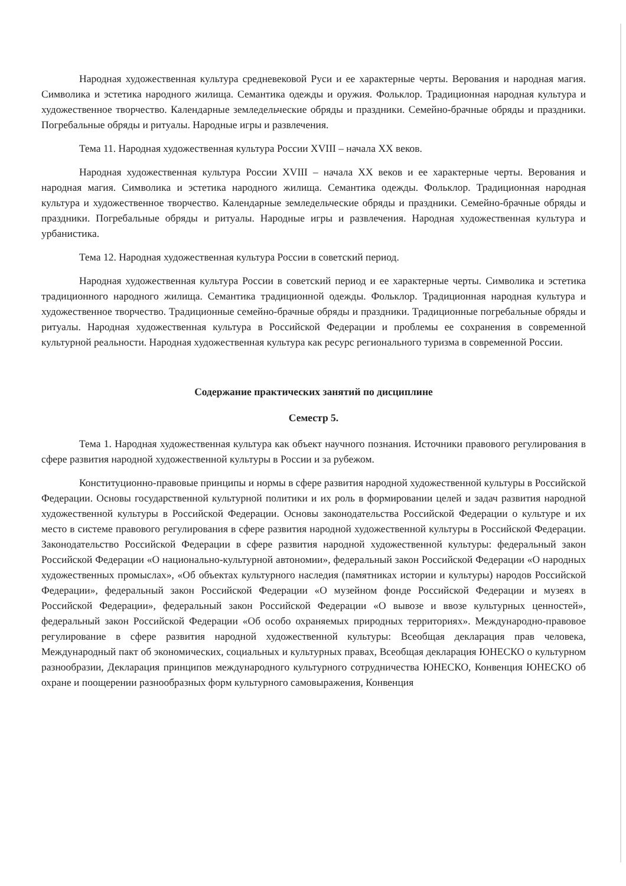Народная художественная культура средневековой Руси и ее характерные черты. Верования и народная магия. Символика и эстетика народного жилища. Семантика одежды и оружия. Фольклор. Традиционная народная культура и художественное творчество. Календарные земледельческие обряды и праздники. Семейно-брачные обряды и праздники. Погребальные обряды и ритуалы. Народные игры и развлечения.
Тема 11. Народная художественная культура России XVIII – начала XX веков.
Народная художественная культура России XVIII – начала XX веков и ее характерные черты. Верования и народная магия. Символика и эстетика народного жилища. Семантика одежды. Фольклор. Традиционная народная культура и художественное творчество. Календарные земледельческие обряды и праздники. Семейно-брачные обряды и праздники. Погребальные обряды и ритуалы. Народные игры и развлечения. Народная художественная культура и урбанистика.
Тема 12. Народная художественная культура России в советский период.
Народная художественная культура России в советский период и ее характерные черты. Символика и эстетика традиционного народного жилища. Семантика традиционной одежды. Фольклор. Традиционная народная культура и художественное творчество. Традиционные семейно-брачные обряды и праздники. Традиционные погребальные обряды и ритуалы. Народная художественная культура в Российской Федерации и проблемы ее сохранения в современной культурной реальности. Народная художественная культура как ресурс регионального туризма в современной России.
Содержание практических занятий по дисциплине
Семестр 5.
Тема 1. Народная художественная культура как объект научного познания. Источники правового регулирования в сфере развития народной художественной культуры в России и за рубежом.
Конституционно-правовые принципы и нормы в сфере развития народной художественной культуры в Российской Федерации. Основы государственной культурной политики и их роль в формировании целей и задач развития народной художественной культуры в Российской Федерации. Основы законодательства Российской Федерации о культуре и их место в системе правового регулирования в сфере развития народной художественной культуры в Российской Федерации. Законодательство Российской Федерации в сфере развития народной художественной культуры: федеральный закон Российской Федерации «О национально-культурной автономии», федеральный закон Российской Федерации «О народных художественных промыслах», «Об объектах культурного наследия (памятниках истории и культуры) народов Российской Федерации», федеральный закон Российской Федерации «О музейном фонде Российской Федерации и музеях в Российской Федерации», федеральный закон Российской Федерации «О вывозе и ввозе культурных ценностей», федеральный закон Российской Федерации «Об особо охраняемых природных территориях». Международно-правовое регулирование в сфере развития народной художественной культуры: Всеобщая декларация прав человека, Международный пакт об экономических, социальных и культурных правах, Всеобщая декларация ЮНЕСКО о культурном разнообразии, Декларация принципов международного культурного сотрудничества ЮНЕСКО, Конвенция ЮНЕСКО об охране и поощерении разнообразных форм культурного самовыражения, Конвенция